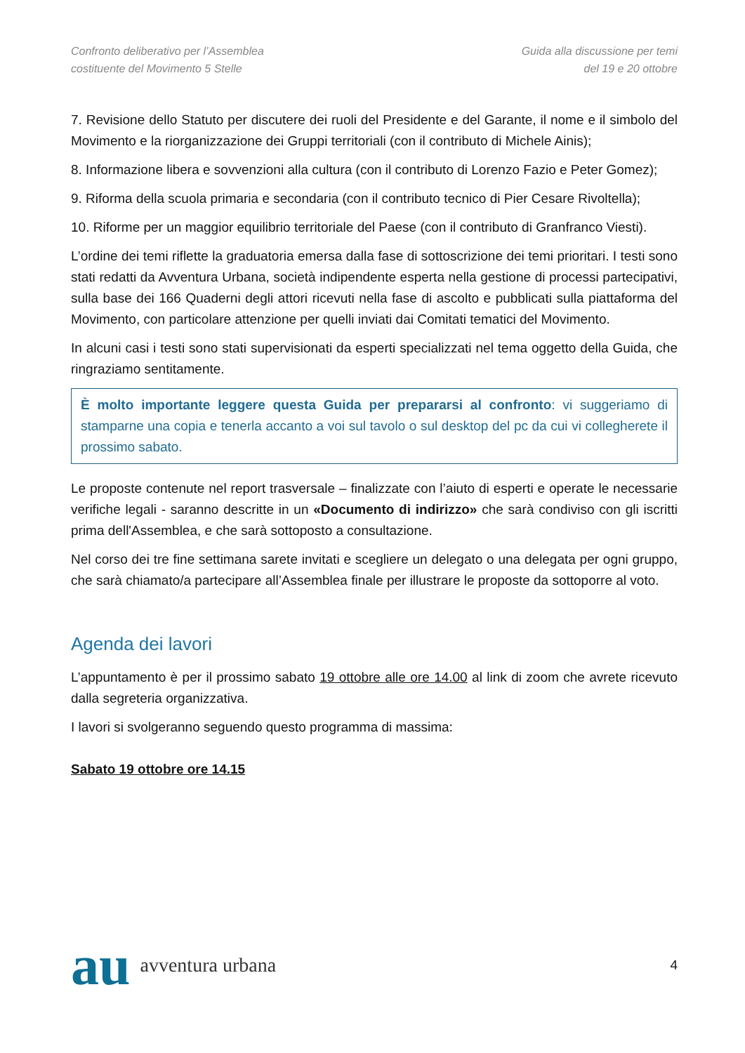Confronto deliberativo per l’Assemblea
costituente del Movimento 5 Stelle
Guida alla discussione per temi
del 19 e 20 ottobre
7. Revisione dello Statuto per discutere dei ruoli del Presidente e del Garante, il nome e il simbolo del Movimento e la riorganizzazione dei Gruppi territoriali (con il contributo di Michele Ainis);
8. Informazione libera e sovvenzioni alla cultura (con il contributo di Lorenzo Fazio e Peter Gomez);
9. Riforma della scuola primaria e secondaria (con il contributo tecnico di Pier Cesare Rivoltella);
10. Riforme per un maggior equilibrio territoriale del Paese (con il contributo di Granfranco Viesti).
L’ordine dei temi riflette la graduatoria emersa dalla fase di sottoscrizione dei temi prioritari. I testi sono stati redatti da Avventura Urbana, società indipendente esperta nella gestione di processi partecipativi, sulla base dei 166 Quaderni degli attori ricevuti nella fase di ascolto e pubblicati sulla piattaforma del Movimento, con particolare attenzione per quelli inviati dai Comitati tematici del Movimento.
In alcuni casi i testi sono stati supervisionati da esperti specializzati nel tema oggetto della Guida, che ringraziamo sentitamente.
È molto importante leggere questa Guida per prepararsi al confronto: vi suggeriamo di stamparne una copia e tenerla accanto a voi sul tavolo o sul desktop del pc da cui vi collegherete il prossimo sabato.
Le proposte contenute nel report trasversale – finalizzate con l’aiuto di esperti e operate le necessarie verifiche legali - saranno descritte in un «Documento di indirizzo» che sarà condiviso con gli iscritti prima dell'Assemblea, e che sarà sottoposto a consultazione.
Nel corso dei tre fine settimana sarete invitati e scegliere un delegato o una delegata per ogni gruppo, che sarà chiamato/a partecipare all’Assemblea finale per illustrare le proposte da sottoporre al voto.
Agenda dei lavori
L’appuntamento è per il prossimo sabato 19 ottobre alle ore 14.00 al link di zoom che avrete ricevuto dalla segreteria organizzativa.
I lavori si svolgeranno seguendo questo programma di massima:
Sabato 19 ottobre ore 14.15
au avventura urbana
4